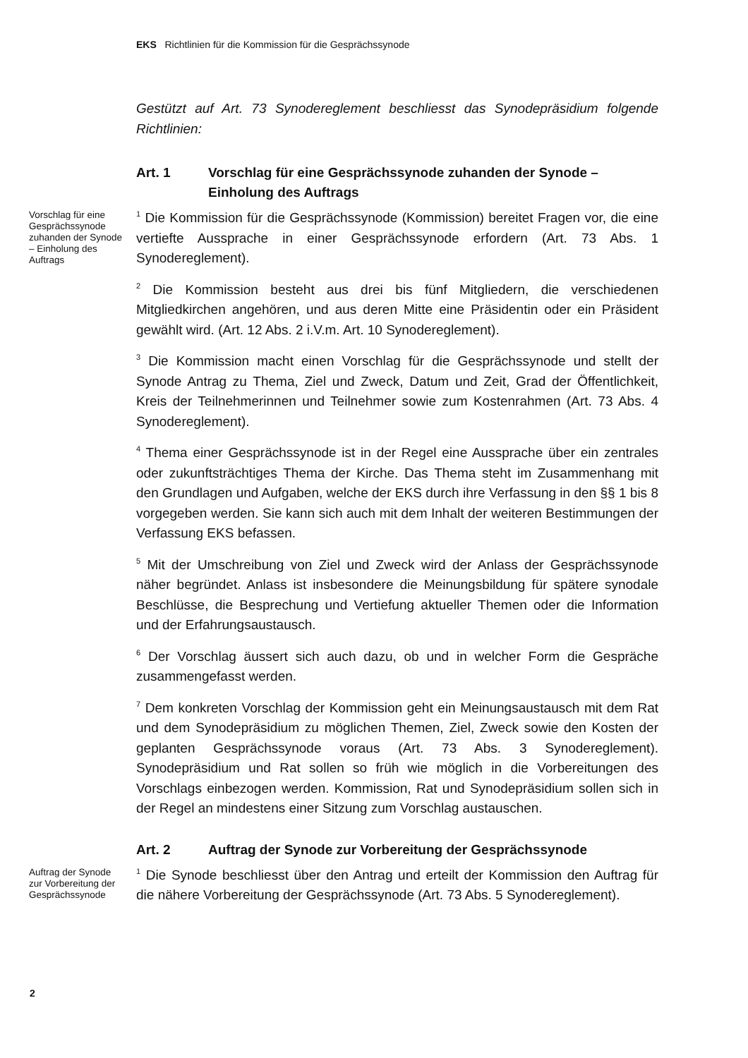EKS Richtlinien für die Kommission für die Gesprächssynode
Gestützt auf Art. 73 Synodereglement beschliesst das Synodepräsidium folgende Richtlinien:
Art. 1 Vorschlag für eine Gesprächssynode zuhanden der Synode – Einholung des Auftrags
Vorschlag für eine Gesprächssynode zuhanden der Synode – Einholung des Auftrags
<sup>1</sup> Die Kommission für die Gesprächssynode (Kommission) bereitet Fragen vor, die eine vertiefte Aussprache in einer Gesprächssynode erfordern (Art. 73 Abs. 1 Synodereglement).
<sup>2</sup> Die Kommission besteht aus drei bis fünf Mitgliedern, die verschiedenen Mitgliedkirchen angehören, und aus deren Mitte eine Präsidentin oder ein Präsident gewählt wird. (Art. 12 Abs. 2 i.V.m. Art. 10 Synodereglement).
<sup>3</sup> Die Kommission macht einen Vorschlag für die Gesprächssynode und stellt der Synode Antrag zu Thema, Ziel und Zweck, Datum und Zeit, Grad der Öffentlichkeit, Kreis der Teilnehmerinnen und Teilnehmer sowie zum Kostenrahmen (Art. 73 Abs. 4 Synodereglement).
<sup>4</sup> Thema einer Gesprächssynode ist in der Regel eine Aussprache über ein zentrales oder zukunftsträchtiges Thema der Kirche. Das Thema steht im Zusammenhang mit den Grundlagen und Aufgaben, welche der EKS durch ihre Verfassung in den §§ 1 bis 8 vorgegeben werden. Sie kann sich auch mit dem Inhalt der weiteren Bestimmungen der Verfassung EKS befassen.
<sup>5</sup> Mit der Umschreibung von Ziel und Zweck wird der Anlass der Gesprächssynode näher begründet. Anlass ist insbesondere die Meinungsbildung für spätere synodale Beschlüsse, die Besprechung und Vertiefung aktueller Themen oder die Information und der Erfahrungsaustausch.
<sup>6</sup> Der Vorschlag äussert sich auch dazu, ob und in welcher Form die Gespräche zusammengefasst werden.
<sup>7</sup> Dem konkreten Vorschlag der Kommission geht ein Meinungsaustausch mit dem Rat und dem Synodepräsidium zu möglichen Themen, Ziel, Zweck sowie den Kosten der geplanten Gesprächssynode voraus (Art. 73 Abs. 3 Synodereglement). Synodepräsidium und Rat sollen so früh wie möglich in die Vorbereitungen des Vorschlags einbezogen werden. Kommission, Rat und Synodepräsidium sollen sich in der Regel an mindestens einer Sitzung zum Vorschlag austauschen.
Art. 2 Auftrag der Synode zur Vorbereitung der Gesprächssynode
Auftrag der Synode zur Vorbereitung der Gesprächssynode
<sup>1</sup> Die Synode beschliesst über den Antrag und erteilt der Kommission den Auftrag für die nähere Vorbereitung der Gesprächssynode (Art. 73 Abs. 5 Synodereglement).
2